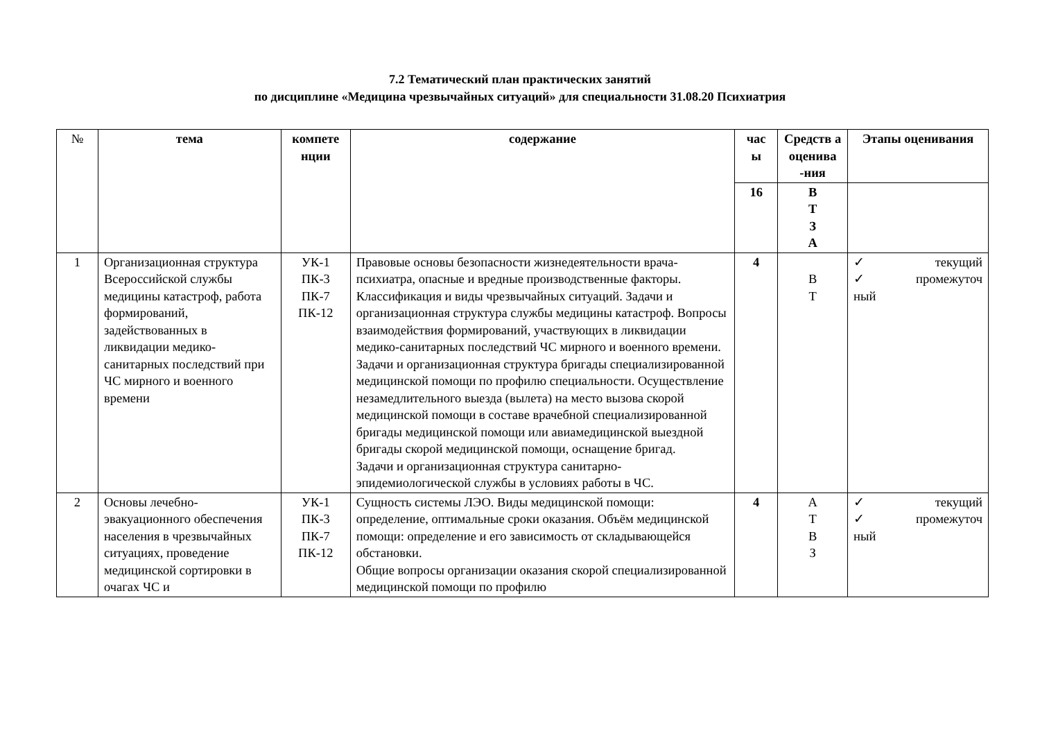7.2 Тематический план практических занятий
по дисциплине «Медицина чрезвычайных ситуаций» для специальности 31.08.20 Психиатрия
| № | тема | компете нции | содержание | час ы | Средств а оценива -ния | Этапы оценивания |
| --- | --- | --- | --- | --- | --- | --- |
| | | | | 16 | В Т З А | |
| 1 | Организационная структура Всероссийской службы медицины катастроф, работа формирований, задействованных в ликвидации медико-санитарных последствий при ЧС мирного и военного времени | УК-1 ПК-3 ПК-7 ПК-12 | Правовые основы безопасности жизнедеятельности врача-психиатра, опасные и вредные производственные факторы. Классификация и виды чрезвычайных ситуаций. Задачи и организационная структура службы медицины катастроф. Вопросы взаимодействия формирований, участвующих в ликвидации медико-санитарных последствий ЧС мирного и военного времени. Задачи и организационная структура бригады специализированной медицинской помощи по профилю специальности. Осуществление незамедлительного выезда (вылета) на место вызова скорой медицинской помощи в составе врачебной специализированной бригады медицинской помощи или авиамедицинской выездной бригады скорой медицинской помощи, оснащение бригад. Задачи и организационная структура санитарно-эпидемиологической службы в условиях работы в ЧС. | 4 | В Т | ✓ текущий ✓ промежуточ ный |
| 2 | Основы лечебно-эвакуационного обеспечения населения в чрезвычайных ситуациях, проведение медицинской сортировки в очагах ЧС и | УК-1 ПК-3 ПК-7 ПК-12 | Сущность системы ЛЭО. Виды медицинской помощи: определение, оптимальные сроки оказания. Объём медицинской помощи: определение и его зависимость от складывающейся обстановки. Общие вопросы организации оказания скорой специализированной медицинской помощи по профилю | 4 | А Т В З | ✓ текущий ✓ промежуточ ный |